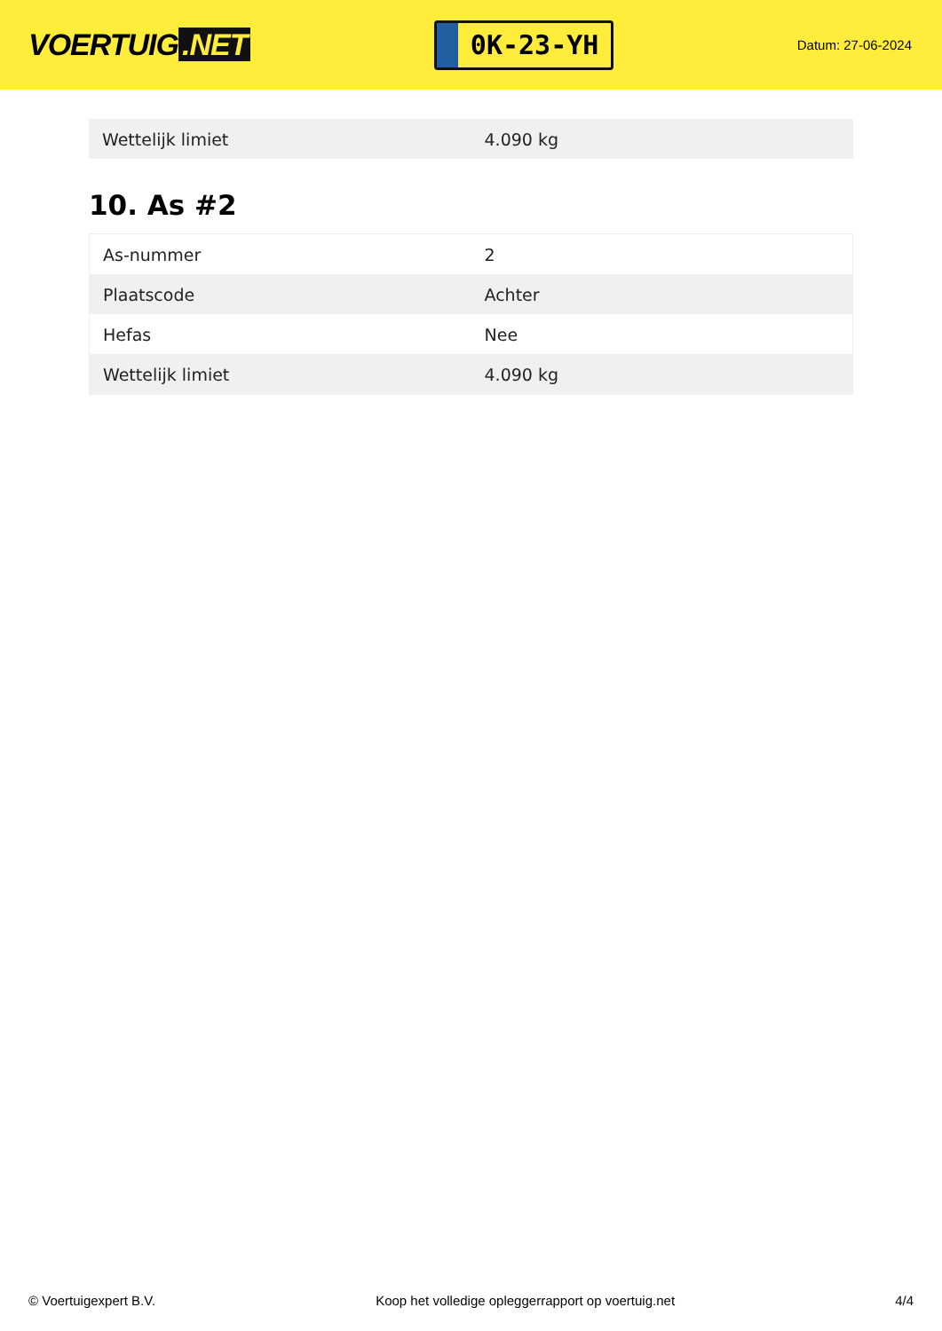VOERTUIG.NET
0K-23-YH
Datum: 27-06-2024
| Wettelijk limiet | 4.090 kg |
10. As #2
| As-nummer | 2 |
| Plaatscode | Achter |
| Hefas | Nee |
| Wettelijk limiet | 4.090 kg |
© Voertuigexpert B.V. Koop het volledige opleggerrapport op voertuig.net 4/4